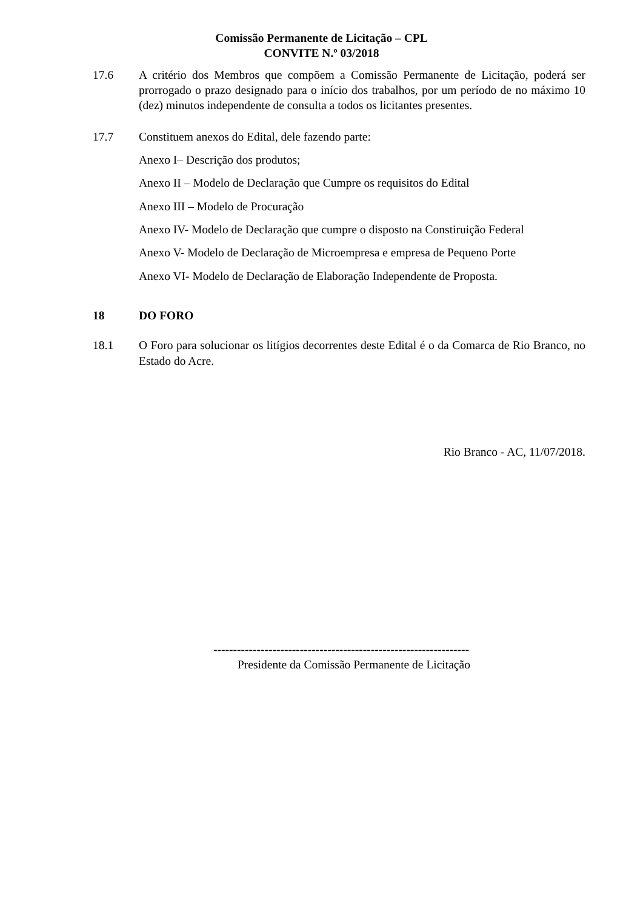Comissão Permanente de Licitação – CPL
CONVITE N.º 03/2018
17.6 A critério dos Membros que compõem a Comissão Permanente de Licitação, poderá ser prorrogado o prazo designado para o início dos trabalhos, por um período de no máximo 10 (dez) minutos independente de consulta a todos os licitantes presentes.
17.7 Constituem anexos do Edital, dele fazendo parte:
Anexo I– Descrição dos produtos;
Anexo II – Modelo de Declaração que Cumpre os requisitos do Edital
Anexo III – Modelo de Procuração
Anexo IV- Modelo de Declaração que cumpre o disposto na Constiruição Federal
Anexo V- Modelo de Declaração de Microempresa e empresa de Pequeno Porte
Anexo VI- Modelo de Declaração de Elaboração Independente de Proposta.
18 DO FORO
18.1 O Foro para solucionar os litígios decorrentes deste Edital é o da Comarca de Rio Branco, no Estado do Acre.
Rio Branco - AC, 11/07/2018.
-----------------------------------------------------------------
Presidente da Comissão Permanente de Licitação